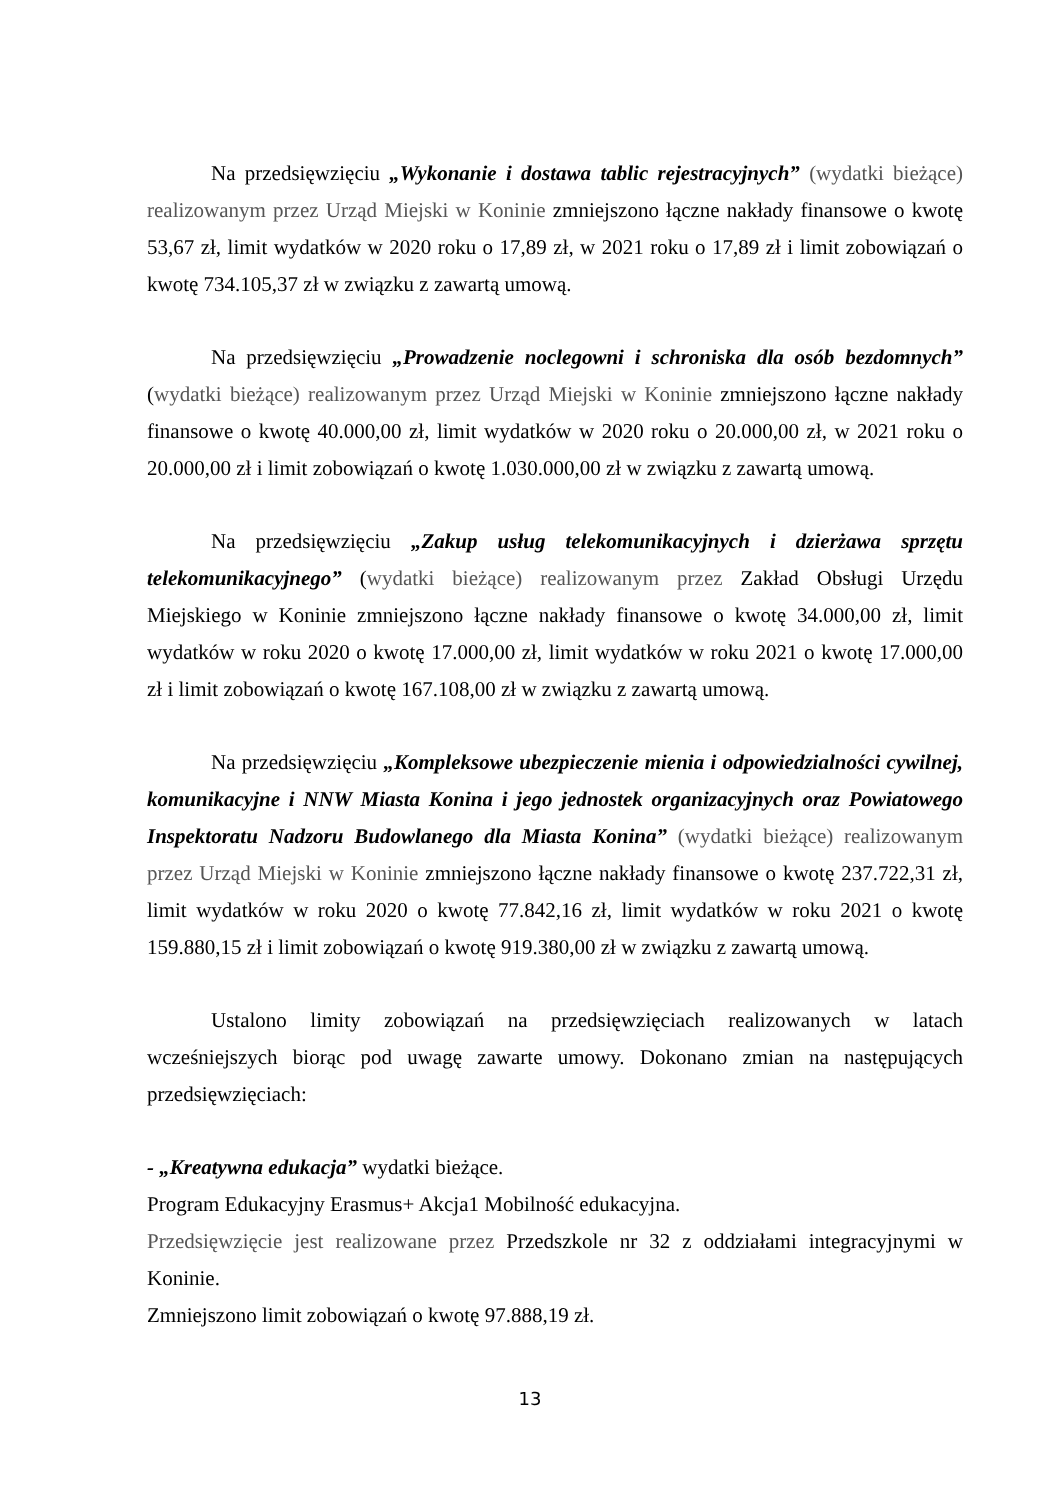Na przedsięwzięciu „Wykonanie i dostawa tablic rejestracyjnych” (wydatki bieżące) realizowanym przez Urząd Miejski w Koninie zmniejszono łączne nakłady finansowe o kwotę 53,67 zł, limit wydatków w 2020 roku o 17,89 zł, w 2021 roku o 17,89 zł i limit zobowiązań o kwotę 734.105,37 zł w związku z zawartą umową.
Na przedsięwzięciu „Prowadzenie noclegowni i schroniska dla osób bezdomnych” (wydatki bieżące) realizowanym przez Urząd Miejski w Koninie zmniejszono łączne nakłady finansowe o kwotę 40.000,00 zł, limit wydatków w 2020 roku o 20.000,00 zł, w 2021 roku o 20.000,00 zł i limit zobowiązań o kwotę 1.030.000,00 zł w związku z zawartą umową.
Na przedsięwzięciu „Zakup usług telekomunikacyjnych i dzierżawa sprzętu telekomunikacyjnego” (wydatki bieżące) realizowanym przez Zakład Obsługi Urzędu Miejskiego w Koninie zmniejszono łączne nakłady finansowe o kwotę 34.000,00 zł, limit wydatków w roku 2020 o kwotę 17.000,00 zł, limit wydatków w roku 2021 o kwotę 17.000,00 zł i limit zobowiązań o kwotę 167.108,00 zł w związku z zawartą umową.
Na przedsięwzięciu „Kompleksowe ubezpieczenie mienia i odpowiedzialności cywilnej, komunikacyjne i NNW Miasta Konina i jego jednostek organizacyjnych oraz Powiatowego Inspektoratu Nadzoru Budowlanego dla Miasta Konina” (wydatki bieżące) realizowanym przez Urząd Miejski w Koninie zmniejszono łączne nakłady finansowe o kwotę 237.722,31 zł, limit wydatków w roku 2020 o kwotę 77.842,16 zł, limit wydatków w roku 2021 o kwotę 159.880,15 zł i limit zobowiązań o kwotę 919.380,00 zł w związku z zawartą umową.
Ustalono limity zobowiązań na przedsięwzięciach realizowanych w latach wcześniejszych biorąc pod uwagę zawarte umowy. Dokonano zmian na następujących przedsięwzięciach:
- „Kreatywna edukacja” wydatki bieżące.
Program Edukacyjny Erasmus+ Akcja1 Mobilność edukacyjna.
Przedsięwzięcie jest realizowane przez Przedszkole nr 32 z oddziałami integracyjnymi w Koninie.
Zmniejszono limit zobowiązań o kwotę 97.888,19 zł.
13